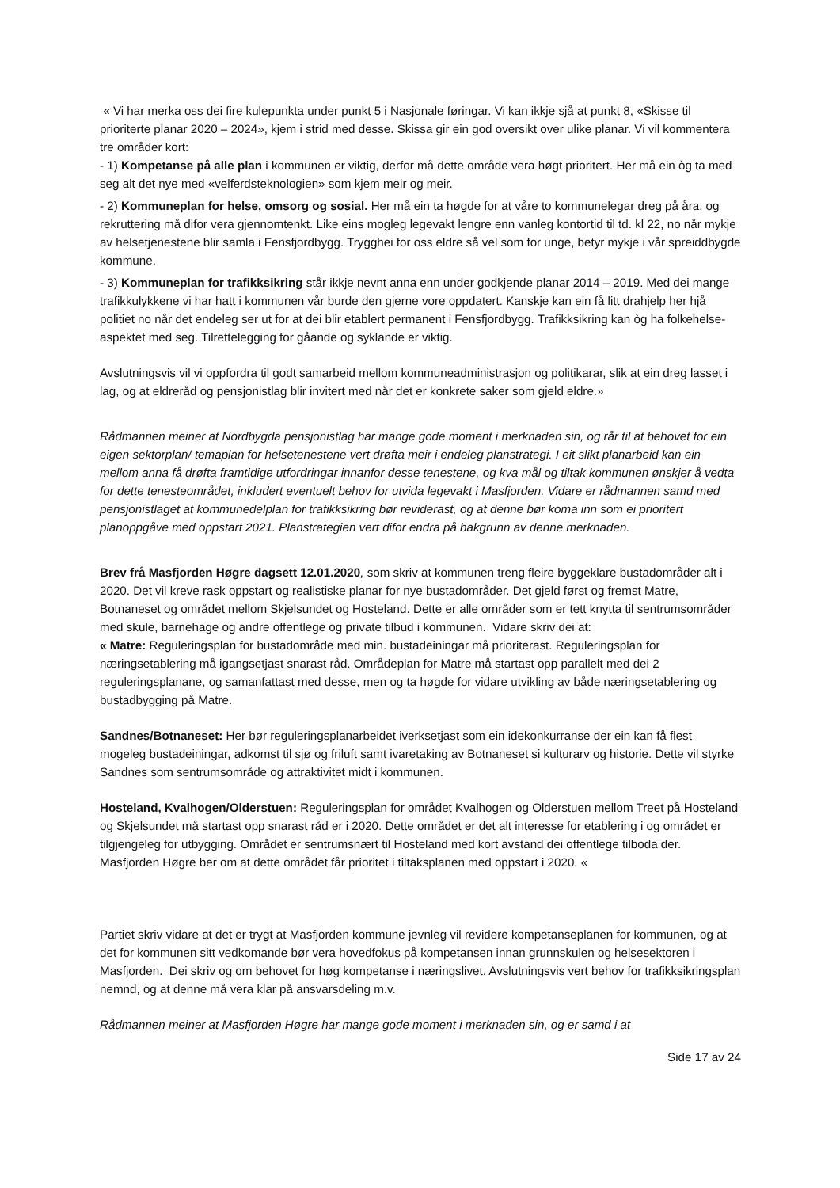« Vi har merka oss dei fire kulepunkta under punkt 5 i Nasjonale føringar. Vi kan ikkje sjå at punkt 8, «Skisse til prioriterte planar 2020 – 2024», kjem i strid med desse. Skissa gir ein god oversikt over ulike planar. Vi vil kommentera tre områder kort:
- 1) Kompetanse på alle plan i kommunen er viktig, derfor må dette område vera høgt prioritert. Her må ein òg ta med seg alt det nye med «velferdsteknologien» som kjem meir og meir.
- 2) Kommuneplan for helse, omsorg og sosial. Her må ein ta høgde for at våre to kommunelegar dreg på åra, og rekruttering må difor vera gjennomtenkt. Like eins mogleg legevakt lengre enn vanleg kontortid til td. kl 22, no når mykje av helsetjenestene blir samla i Fensfjordbygg. Trygghei for oss eldre så vel som for unge, betyr mykje i vår spreiddbygde kommune.
- 3) Kommuneplan for trafikksikring står ikkje nevnt anna enn under godkjende planar 2014 – 2019. Med dei mange trafikkulykkene vi har hatt i kommunen vår burde den gjerne vore oppdatert. Kanskje kan ein få litt drahjelp her hjå politiet no når det endeleg ser ut for at dei blir etablert permanent i Fensfjordbygg. Trafikksikring kan òg ha folkehelse- aspektet med seg. Tilrettelegging for gåande og syklande er viktig.
Avslutningsvis vil vi oppfordra til godt samarbeid mellom kommuneadministrasjon og politikarar, slik at ein dreg lasset i lag, og at eldreråd og pensjonistlag blir invitert med når det er konkrete saker som gjeld eldre.»
Rådmannen meiner at Nordbygda pensjonistlag har mange gode moment i merknaden sin, og rår til at behovet for ein eigen sektorplan/ temaplan for helsetenestene vert drøfta meir i endeleg planstrategi. I eit slikt planarbeid kan ein mellom anna få drøfta framtidige utfordringar innanfor desse tenestene, og kva mål og tiltak kommunen ønskjer å vedta for dette tenesteområdet, inkludert eventuelt behov for utvida legevakt i Masfjorden. Vidare er rådmannen samd med pensjonistlaget at kommunedelplan for trafikksikring bør reviderast, og at denne bør koma inn som ei prioritert planoppgåve med oppstart 2021. Planstrategien vert difor endra på bakgrunn av denne merknaden.
Brev frå Masfjorden Høgre dagsett 12.01.2020, som skriv at kommunen treng fleire byggeklare bustadområder alt i 2020. Det vil kreve rask oppstart og realistiske planar for nye bustadområder. Det gjeld først og fremst Matre, Botnaneset og området mellom Skjelsundet og Hosteland. Dette er alle områder som er tett knytta til sentrumsområder med skule, barnehage og andre offentlege og private tilbud i kommunen. Vidare skriv dei at:
« Matre: Reguleringsplan for bustadområde med min. bustadeiningar må prioriterast. Reguleringsplan for næringsetablering må igangsetjast snarast råd. Områdeplan for Matre må startast opp parallelt med dei 2 reguleringsplanane, og samanfattast med desse, men og ta høgde for vidare utvikling av både næringsetablering og bustadbygging på Matre.
Sandnes/Botnaneset: Her bør reguleringsplanarbeidet iverksetjast som ein idekonkurranse der ein kan få flest mogeleg bustadeiningar, adkomst til sjø og friluft samt ivaretaking av Botnaneset si kulturarv og historie. Dette vil styrke Sandnes som sentrumsområde og attraktivitet midt i kommunen.
Hosteland, Kvalhogen/Olderstuen: Reguleringsplan for området Kvalhogen og Olderstuen mellom Treet på Hosteland og Skjelsundet må startast opp snarast råd er i 2020. Dette området er det alt interesse for etablering i og området er tilgjengeleg for utbygging. Området er sentrumsnært til Hosteland med kort avstand dei offentlege tilboda der. Masfjorden Høgre ber om at dette området får prioritet i tiltaksplanen med oppstart i 2020. «
Partiet skriv vidare at det er trygt at Masfjorden kommune jevnleg vil revidere kompetanseplanen for kommunen, og at det for kommunen sitt vedkomande bør vera hovedfokus på kompetansen innan grunnskulen og helsesektoren i Masfjorden. Dei skriv og om behovet for høg kompetanse i næringslivet. Avslutningsvis vert behov for trafikksikringsplan nemnd, og at denne må vera klar på ansvarsdeling m.v.
Rådmannen meiner at Masfjorden Høgre har mange gode moment i merknaden sin, og er samd i at
Side 17 av 24